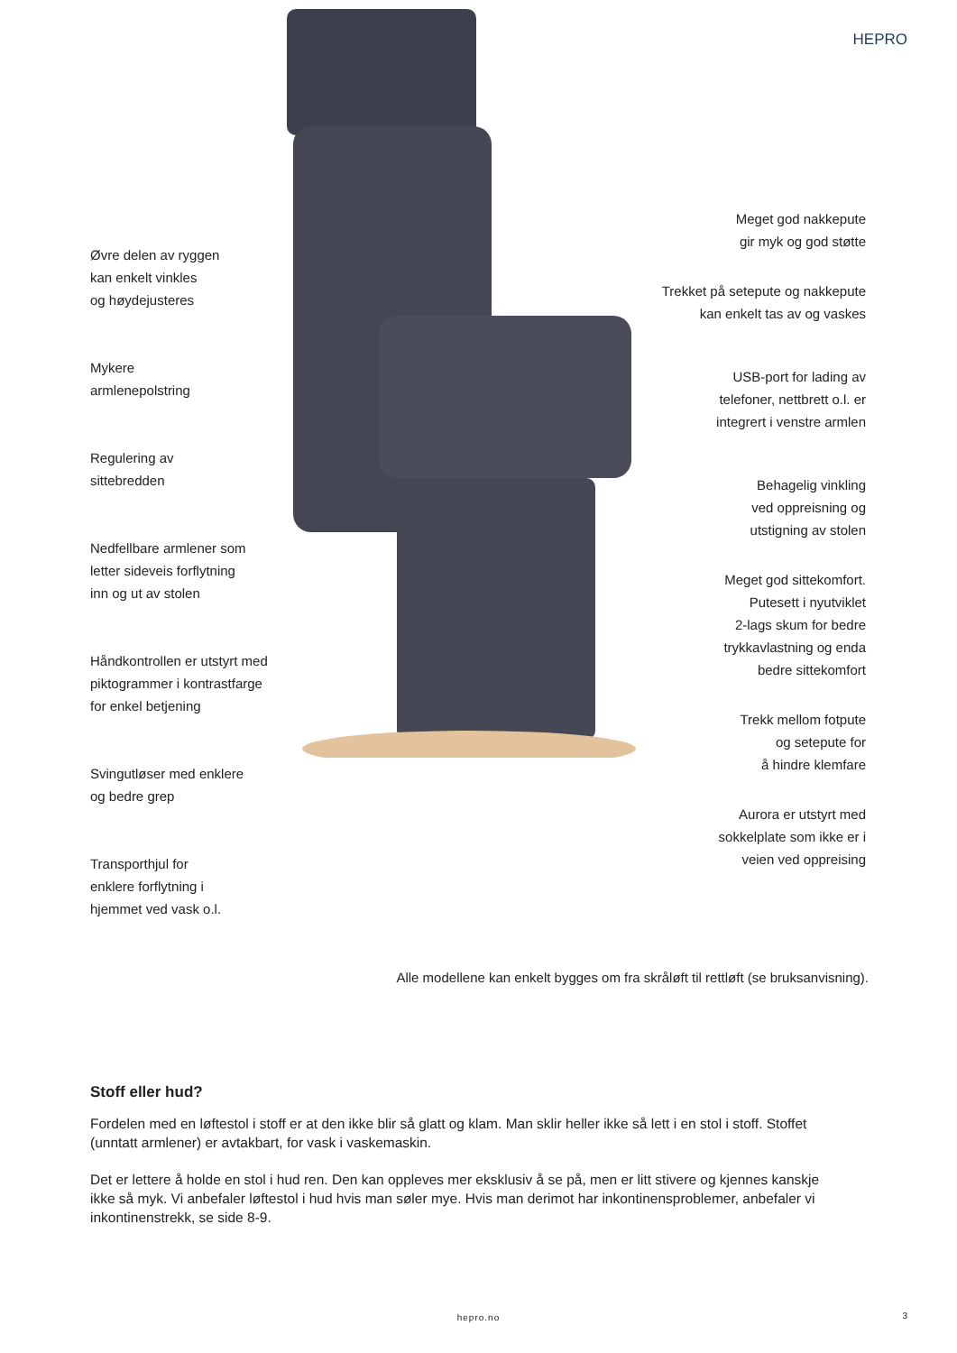HEPRO
Øvre delen av ryggen
kan enkelt vinkles
og høydejusteres
Mykere
armlenepolstring
Regulering av
sittebredden
Nedfellbare armlener som
letter sideveis forflytning
inn og ut av stolen
Håndkontrollen er utstyrt med
piktogrammer i kontrastfarge
for enkel betjening
Svingutløser med enklere
og bedre grep
Transporthjul for
enklere forflytning i
hjemmet ved vask o.l.
Meget god nakkepute
gir myk og god støtte
Trekket på setepute og nakkepute
kan enkelt tas av og vaskes
USB-port for lading av
telefoner, nettbrett o.l. er
integrert i venstre armlen
Behagelig vinkling
ved oppreisning og
utstigning av stolen
Meget god sittekomfort.
Putesett i nyutviklet
2-lags skum for bedre
trykkavlastning og enda
bedre sittekomfort
Trekk mellom fotpute
og setepute for
å hindre klemfare
Aurora er utstyrt med
sokkelplate som ikke er i
veien ved oppreising
Alle modellene kan enkelt bygges om fra skråløft til rettløft (se bruksanvisning).
Stoff eller hud?
Fordelen med en løftestol i stoff er at den ikke blir så glatt og klam. Man sklir heller ikke så lett i en stol i stoff. Stoffet (unntatt armlener) er avtakbart, for vask i vaskemaskin.
Det er lettere å holde en stol i hud ren. Den kan oppleves mer eksklusiv å se på, men er litt stivere og kjennes kanskje ikke så myk. Vi anbefaler løftestol i hud hvis man søler mye. Hvis man derimot har inkontinensproblemer, anbefaler vi inkontinenstrekk, se side 8-9.
hepro.no 3